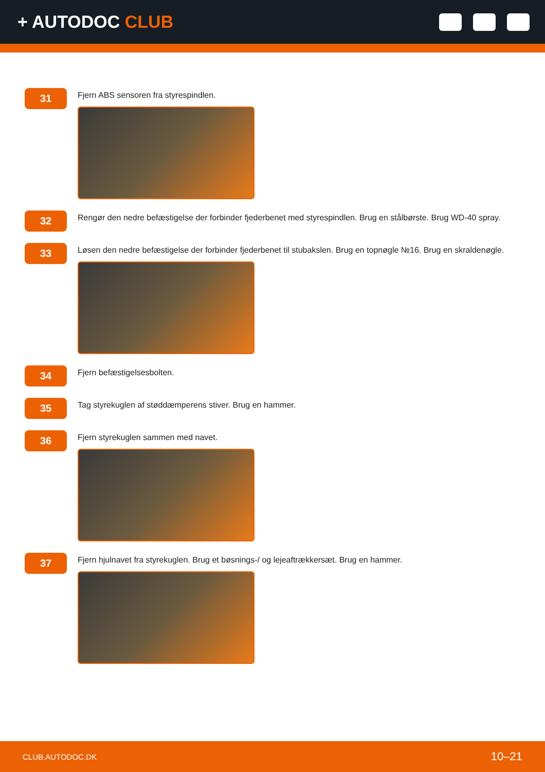+ AUTODOC CLUB
31
Fjern ABS sensoren fra styrespindlen.
32
Rengør den nedre befæstigelse der forbinder fjederbenet med styrespindlen. Brug en stålbørste. Brug WD-40 spray.
33
Løsen den nedre befæstigelse der forbinder fjederbenet til stubakslen. Brug en topnøgle №16. Brug en skraldenøgle.
34
Fjern befæstigelsesbolten.
35
Tag styrekuglen af støddæmperens stiver. Brug en hammer.
36
Fjern styrekuglen sammen med navet.
37
Fjern hjulnavet fra styrekuglen. Brug et bøsnings-/ og lejeaftrækkersæt. Brug en hammer.
CLUB.AUTODOC.DK 10–21